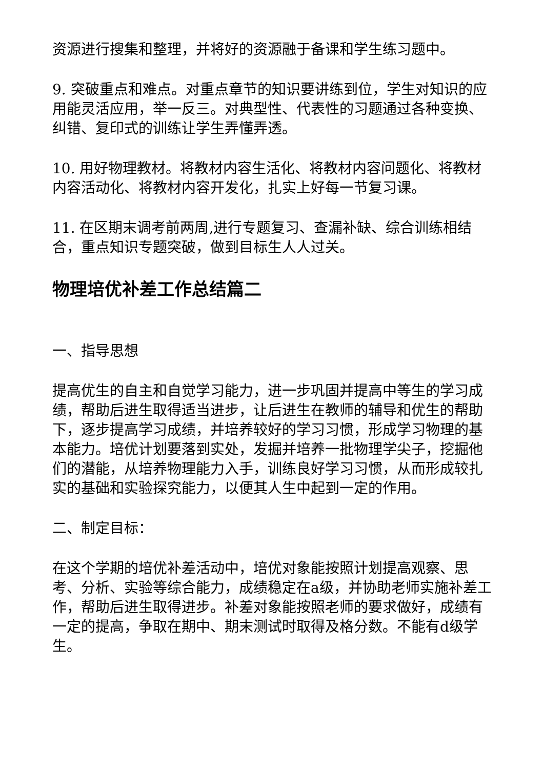资源进行搜集和整理，并将好的资源融于备课和学生练习题中。
9. 突破重点和难点。对重点章节的知识要讲练到位，学生对知识的应用能灵活应用，举一反三。对典型性、代表性的习题通过各种变换、纠错、复印式的训练让学生弄懂弄透。
10. 用好物理教材。将教材内容生活化、将教材内容问题化、将教材内容活动化、将教材内容开发化，扎实上好每一节复习课。
11. 在区期末调考前两周,进行专题复习、查漏补缺、综合训练相结合，重点知识专题突破，做到目标生人人过关。
物理培优补差工作总结篇二
一、指导思想
提高优生的自主和自觉学习能力，进一步巩固并提高中等生的学习成绩，帮助后进生取得适当进步，让后进生在教师的辅导和优生的帮助下，逐步提高学习成绩，并培养较好的学习习惯，形成学习物理的基本能力。培优计划要落到实处，发掘并培养一批物理学尖子，挖掘他们的潜能，从培养物理能力入手，训练良好学习习惯，从而形成较扎实的基础和实验探究能力，以便其人生中起到一定的作用。
二、制定目标：
在这个学期的培优补差活动中，培优对象能按照计划提高观察、思考、分析、实验等综合能力，成绩稳定在a级，并协助老师实施补差工作，帮助后进生取得进步。补差对象能按照老师的要求做好，成绩有一定的提高，争取在期中、期末测试时取得及格分数。不能有d级学生。